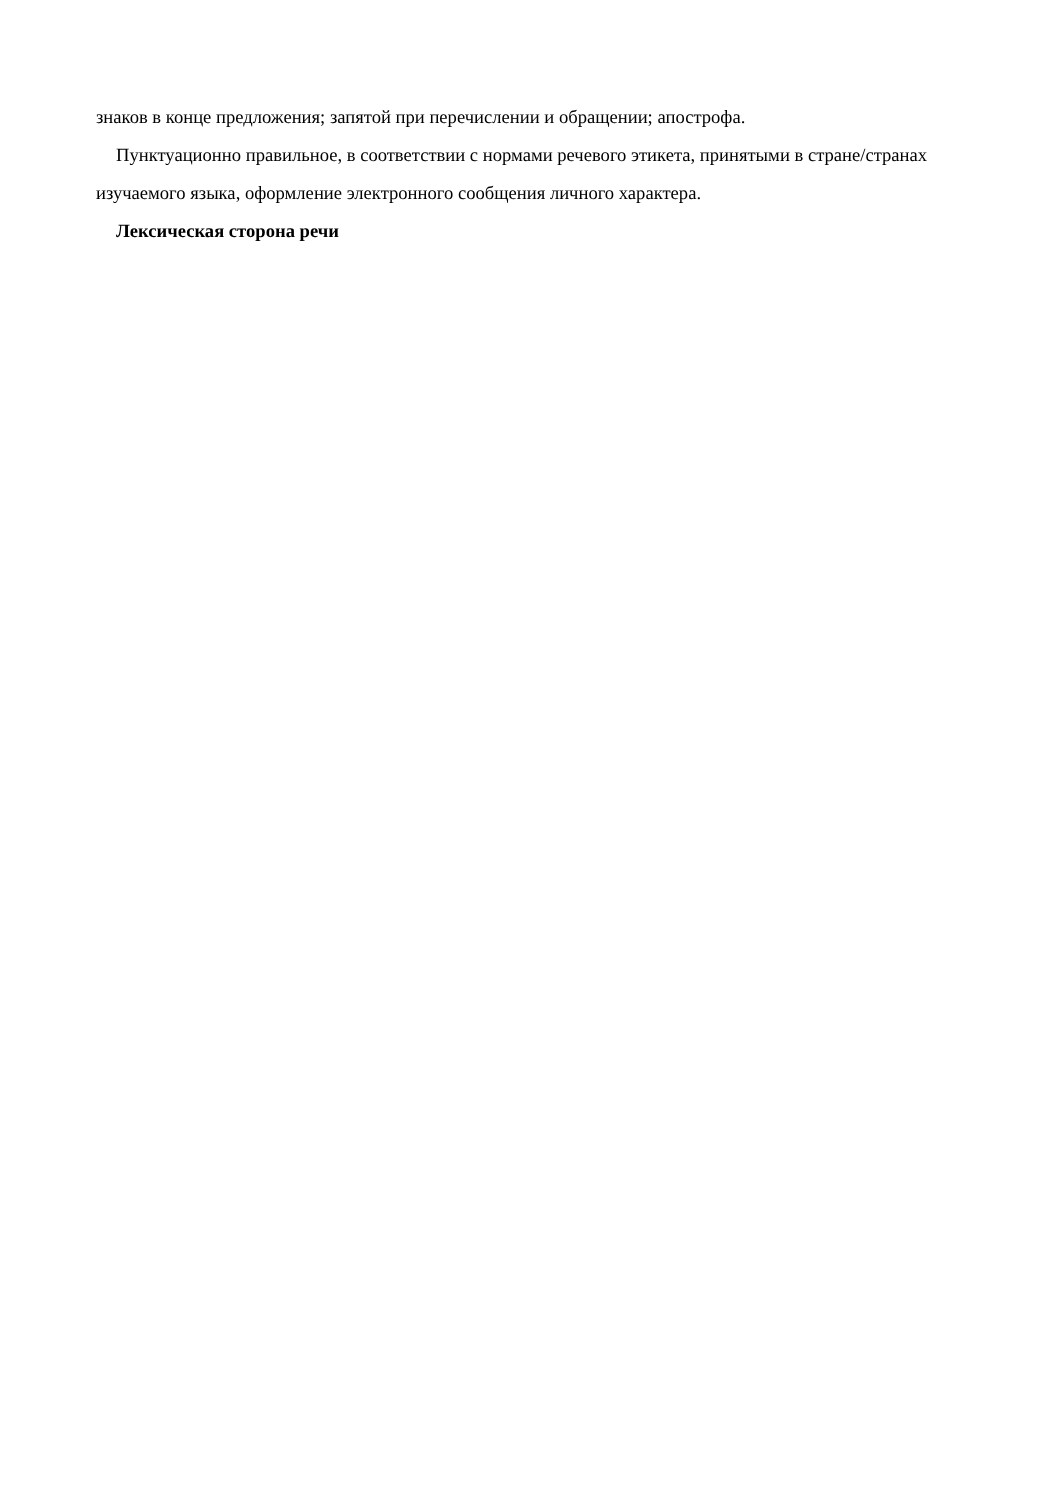знаков в конце предложения; запятой при перечислении и обращении; апострофа.
Пунктуационно правильное, в соответствии с нормами речевого этикета, принятыми в стране/странах изучаемого языка, оформление электронного сообщения личного характера.
Лексическая сторона речи